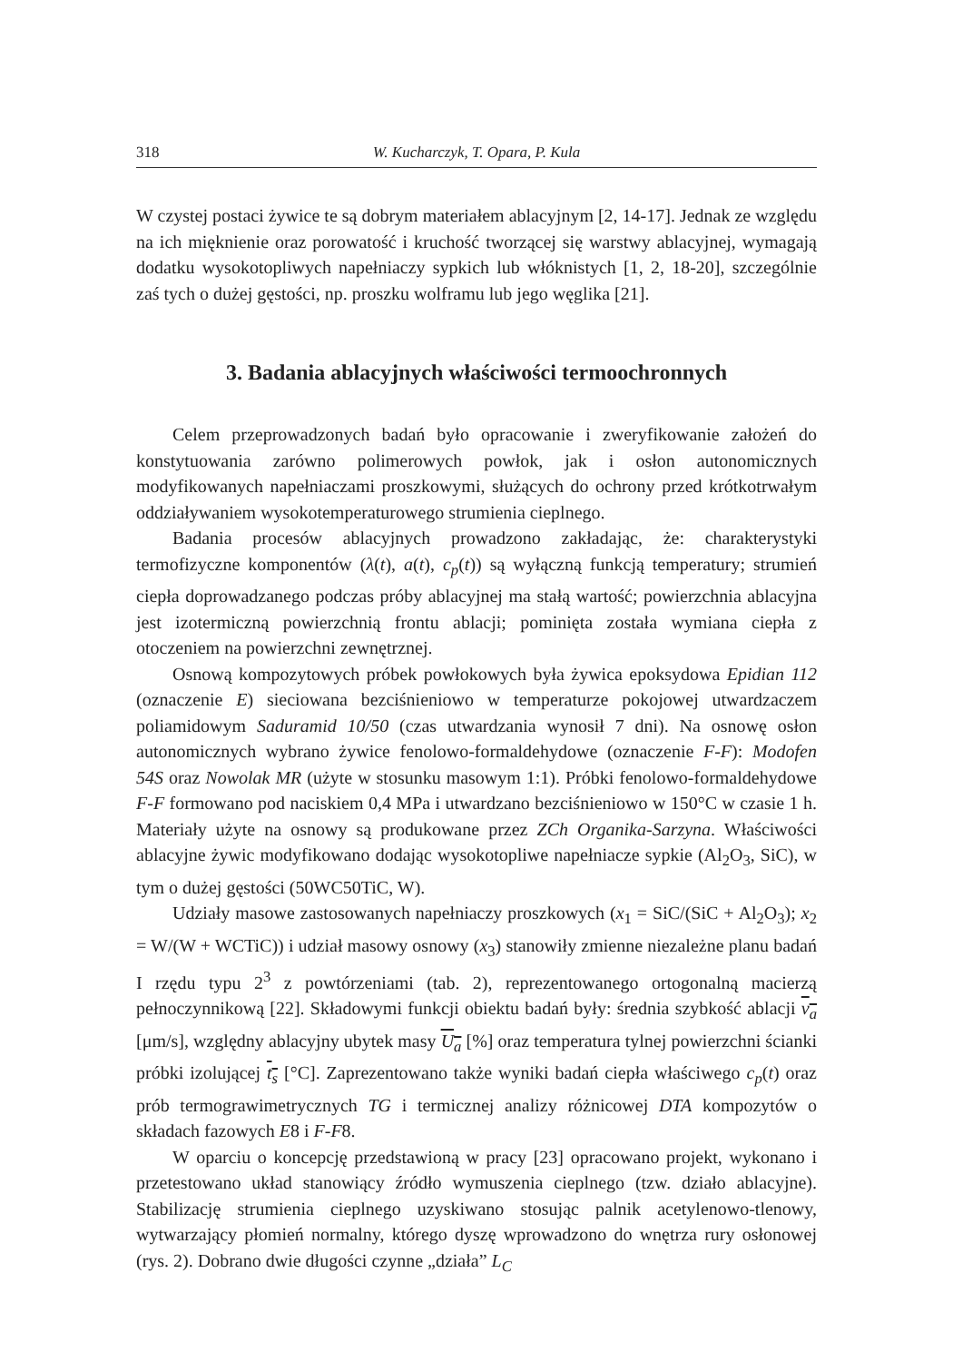318 W. Kucharczyk, T. Opara, P. Kula
W czystej postaci żywice te są dobrym materiałem ablacyjnym [2, 14-17]. Jednak ze względu na ich mięknienie oraz porowatość i kruchość tworzącej się warstwy ablacyjnej, wymagają dodatku wysokotopliwych napełniaczy sypkich lub włóknistych [1, 2, 18-20], szczególnie zaś tych o dużej gęstości, np. proszku wolframu lub jego węglika [21].
3. Badania ablacyjnych właściwości termoochronnych
Celem przeprowadzonych badań było opracowanie i zweryfikowanie założeń do konstytuowania zarówno polimerowych powłok, jak i osłon autonomicznych modyfikowanych napełniaczami proszkowymi, służących do ochrony przed krótkotrwałym oddziaływaniem wysokotemperaturowego strumienia cieplnego.
Badania procesów ablacyjnych prowadzono zakładając, że: charakterystyki termofizyczne komponentów (λ(t), a(t), c<sub>p</sub>(t)) są wyłączną funkcją temperatury; strumień ciepła doprowadzanego podczas próby ablacyjnej ma stałą wartość; powierzchnia ablacyjna jest izotermiczną powierzchnią frontu ablacji; pominięta została wymiana ciepła z otoczeniem na powierzchni zewnętrznej.
Osnową kompozytowych próbek powłokowych była żywica epoksydowa Epidian 112 (oznaczenie E) sieciowana bezciśnieniowo w temperaturze pokojowej utwardzaczem poliamidowym Saduramid 10/50 (czas utwardzania wynosił 7 dni). Na osnowę osłon autonomicznych wybrano żywice fenolowo-formaldehydowe (oznaczenie F-F): Modofen 54S oraz Nowolak MR (użyte w stosunku masowym 1:1). Próbki fenolowo-formaldehydowe F-F formowano pod naciskiem 0,4 MPa i utwardzano bezciśnieniowo w 150°C w czasie 1 h. Materiały użyte na osnowy są produkowane przez ZCh Organika-Sarzyna. Właściwości ablacyjne żywic modyfikowano dodając wysokotopliwe napełniacze sypkie (Al<sub>2</sub>O<sub>3</sub>, SiC), w tym o dużej gęstości (50WC50TiC, W).
Udziały masowe zastosowanych napełniaczy proszkowych (x<sub>1</sub> = SiC/(SiC + Al<sub>2</sub>O<sub>3</sub>); x<sub>2</sub> = W/(W + WCTiC)) i udział masowy osnowy (x<sub>3</sub>) stanowiły zmienne niezależne planu badań I rzędu typu 2<sup>3</sup> z powtórzeniami (tab. 2), reprezentowanego ortogonalną macierzą pełnoczynnikową [22]. Składowymi funkcji obiektu badań były: średnia szybkość ablacji v<sub>a</sub> [μm/s], względny ablacyjny ubytek masy U<sub>a</sub> [%] oraz temperatura tylnej powierzchni ścianki próbki izolującej t<sub>s</sub> [°C]. Zaprezentowano także wyniki badań ciepła właściwego c<sub>p</sub>(t) oraz prób termograwimetrycznych TG i termicznej analizy różnicowej DTA kompozytów o składach fazowych E8 i F-F8.
W oparciu o koncepcję przedstawioną w pracy [23] opracowano projekt, wykonano i przetestowano układ stanowiący źródło wymuszenia cieplnego (tzw. działo ablacyjne). Stabilizację strumienia cieplnego uzyskiwano stosując palnik acetylenowo-tlenowy, wytwarzający płomień normalny, którego dyszę wprowadzono do wnętrza rury osłonowej (rys. 2). Dobrano dwie długości czynne „działa” L<sub>C</sub>